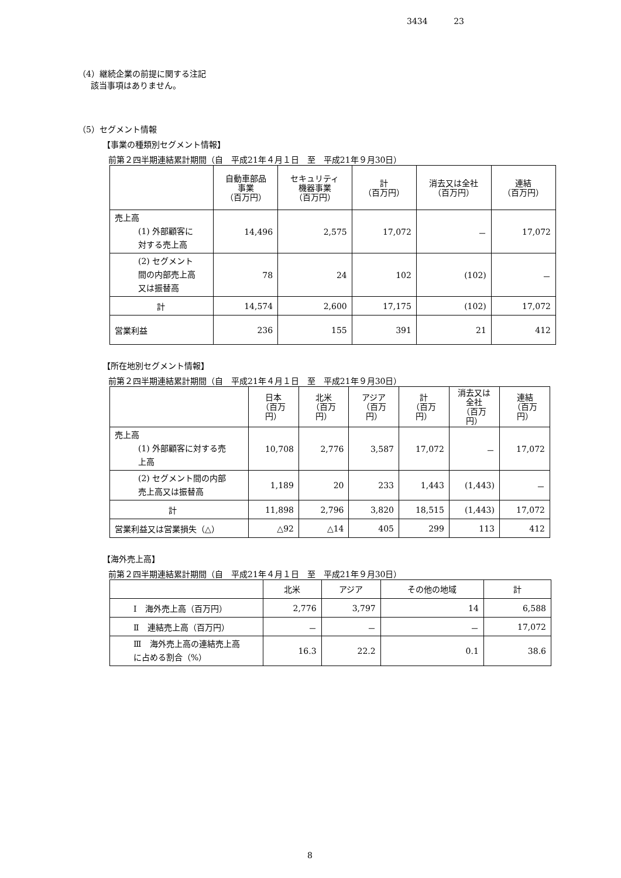3434 23
（4）継続企業の前提に関する注記
該当事項はありません。
（5）セグメント情報
【事業の種類別セグメント情報】
前第２四半期連結累計期間（自　平成21年４月１日　至　平成21年９月30日）
| | 自動車部品 事業 （百万円） | セキュリティ 機器事業 （百万円） | 計 （百万円） | 消去又は全社 （百万円） | 連結 （百万円） |
| --- | --- | --- | --- | --- | --- |
| 売上高 (1) 外部顧客に 対する売上高 | 14,496 | 2,575 | 17,072 | － | 17,072 |
| (2) セグメント 間の内部売上高 又は振替高 | 78 | 24 | 102 | (102) | － |
| 計 | 14,574 | 2,600 | 17,175 | (102) | 17,072 |
| 営業利益 | 236 | 155 | 391 | 21 | 412 |
【所在地別セグメント情報】
前第２四半期連結累計期間（自　平成21年４月１日　至　平成21年９月30日）
| | 日本 （百万円） | 北米 （百万円） | アジア （百万円） | 計 （百万円） | 消去又は 全社 （百万円） | 連結 （百万円） |
| --- | --- | --- | --- | --- | --- | --- |
| 売上高 (1) 外部顧客に対する売 上高 | 10,708 | 2,776 | 3,587 | 17,072 | － | 17,072 |
| (2) セグメント間の内部 売上高又は振替高 | 1,189 | 20 | 233 | 1,443 | (1,443) | － |
| 計 | 11,898 | 2,796 | 3,820 | 18,515 | (1,443) | 17,072 |
| 営業利益又は営業損失（△） | △92 | △14 | 405 | 299 | 113 | 412 |
【海外売上高】
前第２四半期連結累計期間（自　平成21年４月１日　至　平成21年９月30日）
| | 北米 | アジア | その他の地域 | 計 |
| --- | --- | --- | --- | --- |
| Ⅰ 海外売上高（百万円） | 2,776 | 3,797 | 14 | 6,588 |
| Ⅱ 連結売上高（百万円） | － | － | － | 17,072 |
| Ⅲ 海外売上高の連結売上高 に占める割合（%） | 16.3 | 22.2 | 0.1 | 38.6 |
8